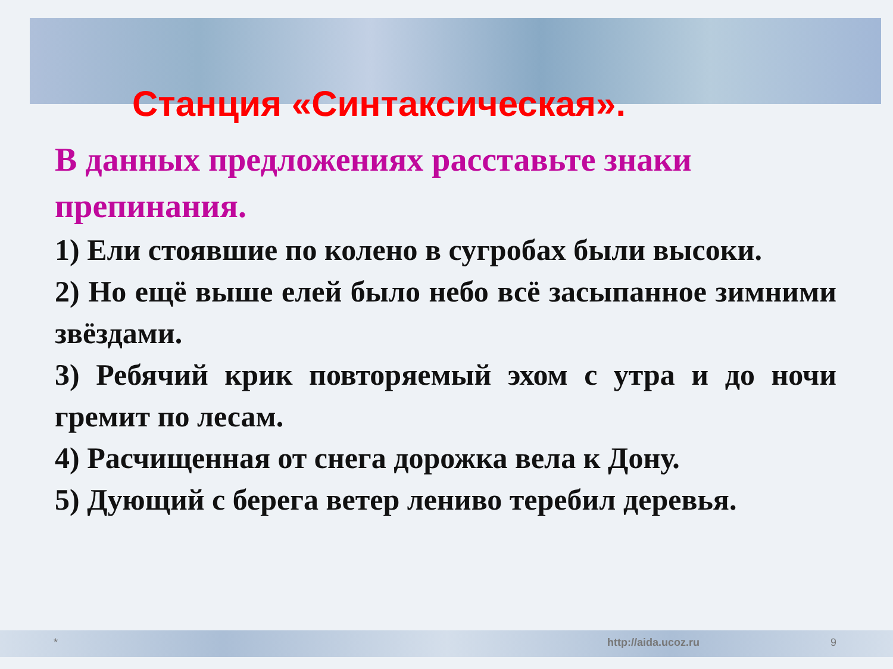Станция «Синтаксическая».
В данных предложениях расставьте знаки препинания.
1) Ели стоявшие по колено в сугробах были высоки.
2) Но ещё выше елей было небо всё засыпанное зимними звёздами.
3) Ребячий крик повторяемый эхом с утра и до ночи гремит по лесам.
4) Расчищенная от снега дорожка вела к Дону.
5) Дующий с берега ветер лениво теребил деревья.
* http://aida.ucoz.ru 9